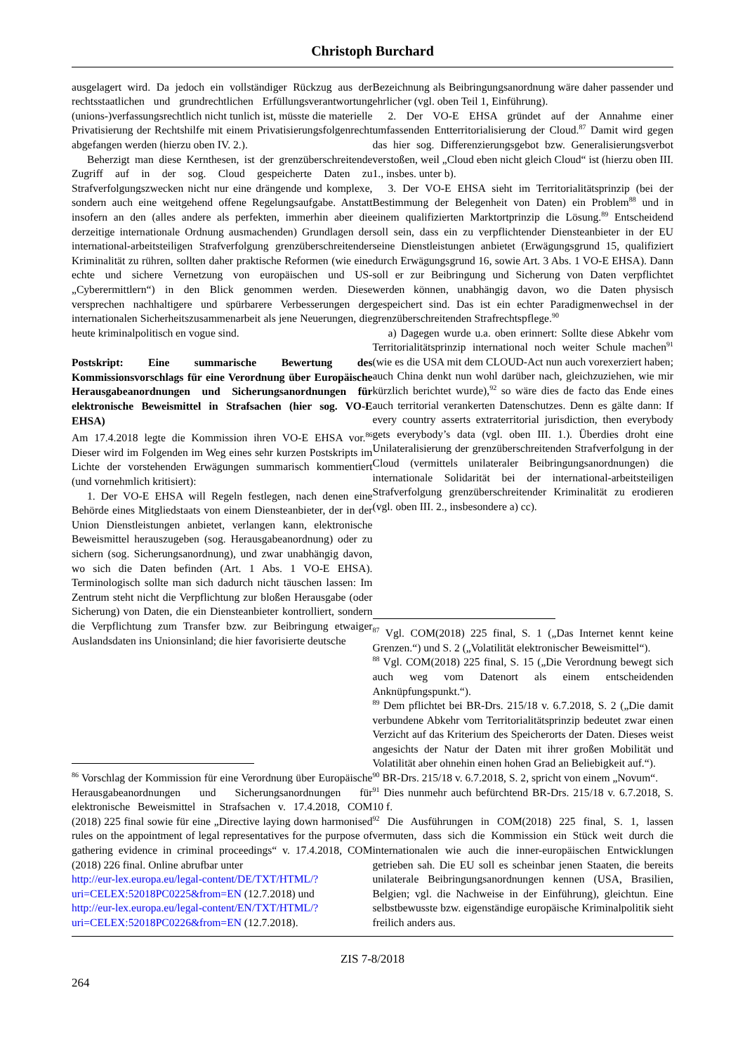Christoph Burchard
ausgelagert wird. Da jedoch ein vollständiger Rückzug aus der rechtsstaatlichen und grundrechtlichen Erfüllungsverantwortung (unions-)verfassungsrechtlich nicht tunlich ist, müsste die materielle Privatisierung der Rechtshilfe mit einem Privatisierungsfolgenrecht abgefangen werden (hierzu oben IV. 2.).
Beherzigt man diese Kernthesen, ist der grenzüberschreitende Zugriff auf in der sog. Cloud gespeicherte Daten zu Strafverfolgungszwecken nicht nur eine drängende und komplexe, sondern auch eine weitgehend offene Regelungsaufgabe. Anstatt insofern an den (alles andere als perfekten, immerhin aber die derzeitige internationale Ordnung ausmachenden) Grundlagen der international-arbeitsteiligen Strafverfolgung grenzüberschreitender Kriminalität zu rühren, sollten daher praktische Reformen (wie eine echte und sichere Vernetzung von europäischen und US-„Cyberermittlern“) in den Blick genommen werden. Diese versprechen nachhaltigere und spürbarere Verbesserungen der internationalen Sicherheitszusammenarbeit als jene Neuerungen, die heute kriminalpolitisch en vogue sind.
Postskript: Eine summarische Bewertung des Kommissionsvorschlags für eine Verordnung über Europäische Herausgabeanordnungen und Sicherungsanordnungen für elektronische Beweismittel in Strafsachen (hier sog. VO-E EHSA)
Am 17.4.2018 legte die Kommission ihren VO-E EHSA vor.<sup>86</sup> Dieser wird im Folgenden im Weg eines sehr kurzen Postskripts im Lichte der vorstehenden Erwägungen summarisch kommentiert (und vornehmlich kritisiert):
1. Der VO-E EHSA will Regeln festlegen, nach denen eine Behörde eines Mitgliedstaats von einem Diensteanbieter, der in der Union Dienstleistungen anbietet, verlangen kann, elektronische Beweismittel herauszugeben (sog. Herausgabeanordnung) oder zu sichern (sog. Sicherungsanordnung), und zwar unabhängig davon, wo sich die Daten befinden (Art. 1 Abs. 1 VO-E EHSA). Terminologisch sollte man sich dadurch nicht täuschen lassen: Im Zentrum steht nicht die Verpflichtung zur bloßen Herausgabe (oder Sicherung) von Daten, die ein Diensteanbieter kontrolliert, sondern die Verpflichtung zum Transfer bzw. zur Beibringung etwaiger Auslandsdaten ins Unionsinland; die hier favorisierte deutsche
<sup>86</sup> Vorschlag der Kommission für eine Verordnung über Europäische Herausgabeanordnungen und Sicherungsanordnungen für elektronische Beweismittel in Strafsachen v. 17.4.2018, COM (2018) 225 final sowie für eine „Directive laying down harmonised rules on the appointment of legal representatives for the purpose of gathering evidence in criminal proceedings“ v. 17.4.2018, COM (2018) 226 final. Online abrufbar unter
http://eur-lex.europa.eu/legal-content/DE/TXT/HTML/?uri=CELEX:52018PC0225&from=EN (12.7.2018) und
http://eur-lex.europa.eu/legal-content/EN/TXT/HTML/?uri=CELEX:52018PC0226&from=EN (12.7.2018).
Bezeichnung als Beibringungsanordnung wäre daher passender und ehrlicher (vgl. oben Teil 1, Einführung).
2. Der VO-E EHSA gründet auf der Annahme einer umfassenden Entterritorialisierung der Cloud.<sup>87</sup> Damit wird gegen das hier sog. Differenzierungsgebot bzw. Generalisierungsverbot verstoßen, weil „Cloud eben nicht gleich Cloud“ ist (hierzu oben III. 1., insbes. unter b).
3. Der VO-E EHSA sieht im Territorialitätsprinzip (bei der Bestimmung der Belegenheit von Daten) ein Problem<sup>88</sup> und in einem qualifizierten Marktortprinzip die Lösung.<sup>89</sup> Entscheidend soll sein, dass ein zu verpflichtender Diensteanbieter in der EU seine Dienstleistungen anbietet (Erwägungsgrund 15, qualifiziert durch Erwägungsgrund 16, sowie Art. 3 Abs. 1 VO-E EHSA). Dann soll er zur Beibringung und Sicherung von Daten verpflichtet werden können, unabhängig davon, wo die Daten physisch gespeichert sind. Das ist ein echter Paradigmenwechsel in der grenzüberschreitenden Strafrechtspflege.<sup>90</sup>
a) Dagegen wurde u.a. oben erinnert: Sollte diese Abkehr vom Territorialitätsprinzip international noch weiter Schule machen<sup>91</sup> (wie es die USA mit dem CLOUD-Act nun auch vorexerziert haben; auch China denkt nun wohl darüber nach, gleichzuziehen, wie mir kürzlich berichtet wurde),<sup>92</sup> so wäre dies de facto das Ende eines auch territorial verankerten Datenschutzes. Denn es gälte dann: If every country asserts extraterritorial jurisdiction, then everybody gets everybody’s data (vgl. oben III. 1.). Überdies droht eine Unilateralisierung der grenzüberschreitenden Strafverfolgung in der Cloud (vermittels unilateraler Beibringungsanordnungen) die internationale Solidarität bei der international-arbeitsteiligen Strafverfolgung grenzüberschreitender Kriminalität zu erodieren (vgl. oben III. 2., insbesondere a) cc).
<sup>87</sup> Vgl. COM(2018) 225 final, S. 1 („Das Internet kennt keine Grenzen.“) und S. 2 („Volatilität elektronischer Beweismittel“).
<sup>88</sup> Vgl. COM(2018) 225 final, S. 15 („Die Verordnung bewegt sich auch weg vom Datenort als einem entscheidenden Anknüpfungspunkt.“).
<sup>89</sup> Dem pflichtet bei BR-Drs. 215/18 v. 6.7.2018, S. 2 („Die damit verbundene Abkehr vom Territorialitätsprinzip bedeutet zwar einen Verzicht auf das Kriterium des Speicherorts der Daten. Dieses weist angesichts der Natur der Daten mit ihrer großen Mobilität und Volatilität aber ohnehin einen hohen Grad an Beliebigkeit auf.“).
<sup>90</sup> BR-Drs. 215/18 v. 6.7.2018, S. 2, spricht von einem „Novum“.
<sup>91</sup> Dies nunmehr auch befürchtend BR-Drs. 215/18 v. 6.7.2018, S. 10 f.
<sup>92</sup> Die Ausführungen in COM(2018) 225 final, S. 1, lassen vermuten, dass sich die Kommission ein Stück weit durch die internationalen wie auch die inner-europäischen Entwicklungen getrieben sah. Die EU soll es scheinbar jenen Staaten, die bereits unilaterale Beibringungsanordnungen kennen (USA, Brasilien, Belgien; vgl. die Nachweise in der Einführung), gleichtun. Eine selbstbewusste bzw. eigenständige europäische Kriminalpolitik sieht freilich anders aus.
ZIS 7-8/2018
264